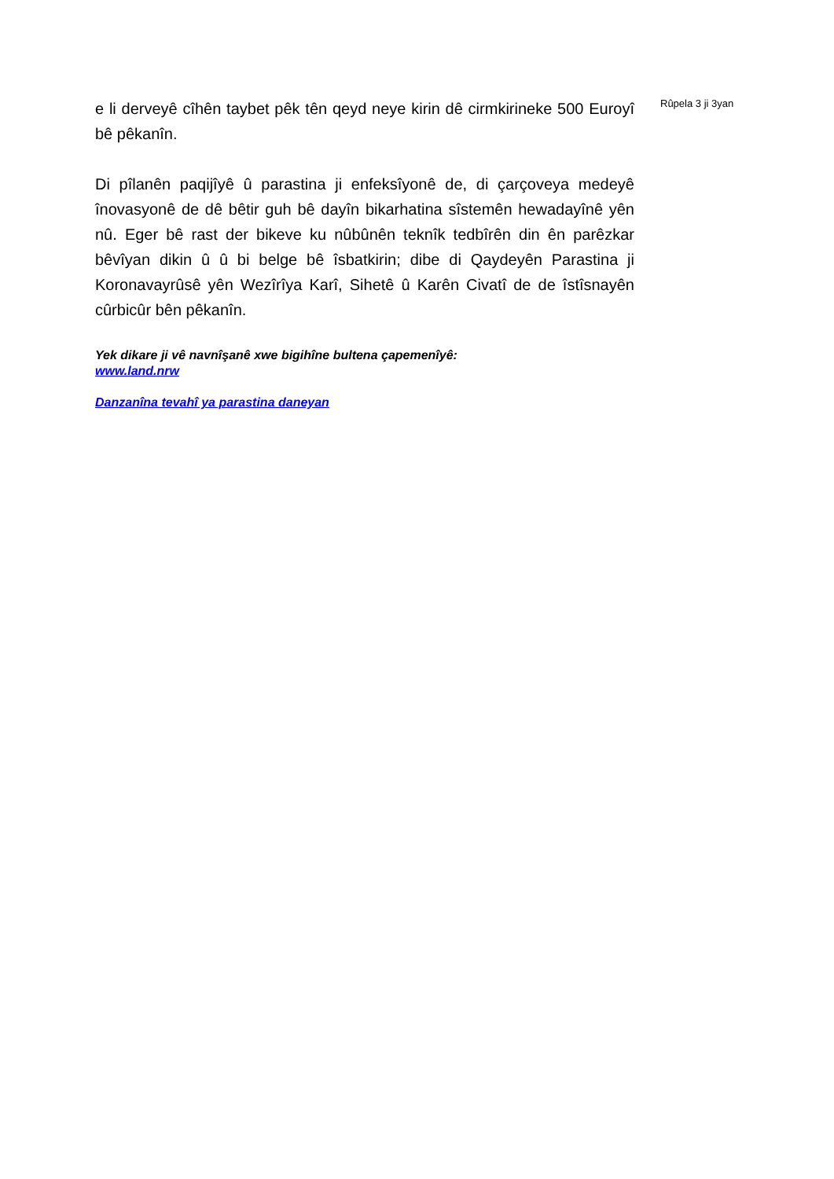e li derveyê cîhên taybet pêk tên qeyd neye kirin dê cirmkirineke 500 Euroyî bê pêkanîn.
Di pîlanên paqijîyê û parastina ji enfeksîyonê de, di çarçoveya medeyê înovasyonê de dê bêtir guh bê dayîn bikarhatina sîstemên hewadayînê yên nû. Eger bê rast der bikeve ku nûbûnên teknîk tedbîrên din ên parêzkar bêvîyan dikin û û bi belge bê îsbatkirin; dibe di Qaydeyên Parastina ji Koronavayrûsê yên Wezîrîya Karî, Sihetê û Karên Civatî de de îstîsnayên cûrbicûr bên pêkanîn.
Yek dikare ji vê navnîşanê xwe bigihîne bultena çapemenîyê:
www.land.nrw
Danzanîna tevahî ya parastina daneyan
Rûpela 3 ji 3yan